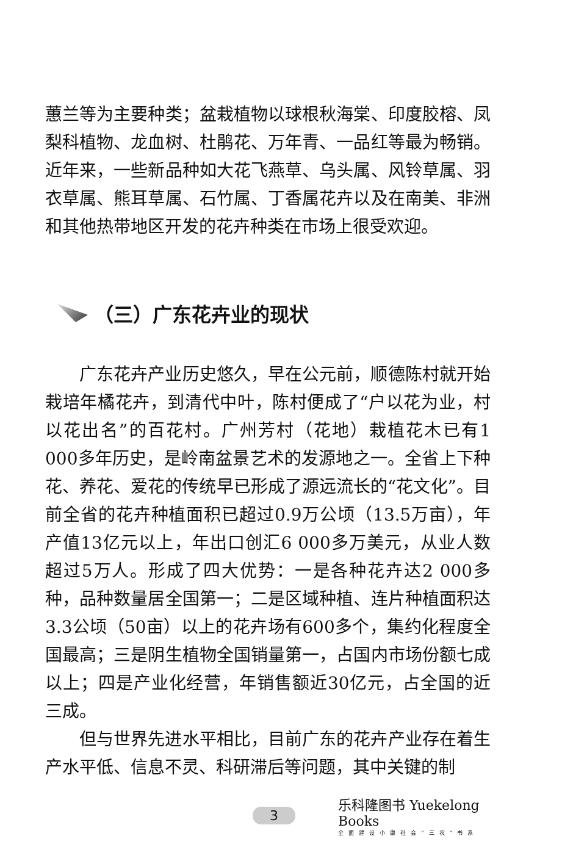蕙兰等为主要种类；盆栽植物以球根秋海棠、印度胶榕、凤梨科植物、龙血树、杜鹃花、万年青、一品红等最为畅销。近年来，一些新品种如大花飞燕草、乌头属、风铃草属、羽衣草属、熊耳草属、石竹属、丁香属花卉以及在南美、非洲和其他热带地区开发的花卉种类在市场上很受欢迎。
（三）广东花卉业的现状
广东花卉产业历史悠久，早在公元前，顺德陈村就开始栽培年橘花卉，到清代中叶，陈村便成了“户以花为业，村以花出名”的百花村。广州芳村（花地）栽植花木已有1 000多年历史，是岭南盆景艺术的发源地之一。全省上下种花、养花、爱花的传统早已形成了源远流长的“花文化”。目前全省的花卉种植面积已超过0.9万公顷（13.5万亩），年产值13亿元以上，年出口创汇6 000多万美元，从业人数超过5万人。形成了四大优势：一是各种花卉达2 000多种，品种数量居全国第一；二是区域种植、连片种植面积达3.3公顷（50亩）以上的花卉场有600多个，集约化程度全国最高；三是阴生植物全国销量第一，占国内市场份额七成以上；四是产业化经营，年销售额近30亿元，占全国的近三成。
但与世界先进水平相比，目前广东的花卉产业存在着生产水平低、信息不灵、科研滞后等问题，其中关键的制
3 乐科隆图书 Yuekelong Books
全面建设小康社会“三农”书系